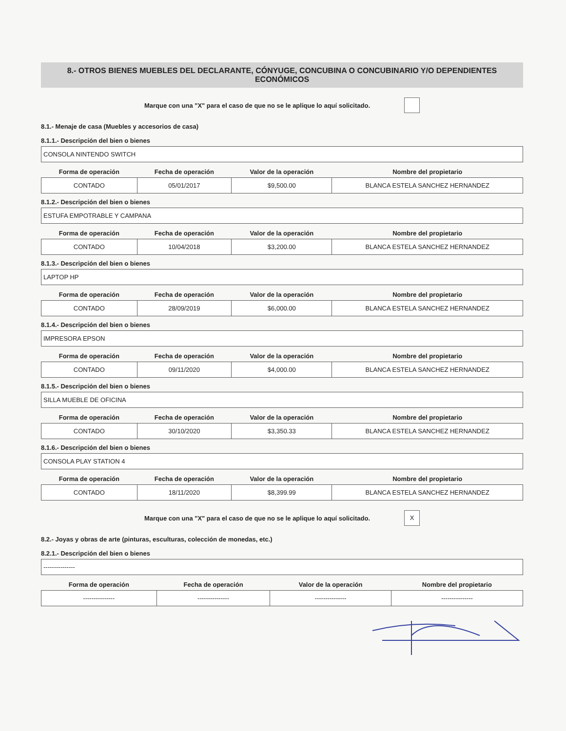8.- OTROS BIENES MUEBLES DEL DECLARANTE, CÓNYUGE, CONCUBINA O CONCUBINARIO Y/O DEPENDIENTES ECONÓMICOS
Marque con una "X" para el caso de que no se le aplique lo aquí solicitado.
8.1.- Menaje de casa (Muebles y accesorios de casa)
8.1.1.- Descripción del bien o bienes
CONSOLA NINTENDO SWITCH
| Forma de operación | Fecha de operación | Valor de la operación | Nombre del propietario |
| --- | --- | --- | --- |
| CONTADO | 05/01/2017 | $9,500.00 | BLANCA ESTELA SANCHEZ HERNANDEZ |
8.1.2.- Descripción del bien o bienes
ESTUFA EMPOTRABLE Y CAMPANA
| Forma de operación | Fecha de operación | Valor de la operación | Nombre del propietario |
| --- | --- | --- | --- |
| CONTADO | 10/04/2018 | $3,200.00 | BLANCA ESTELA SANCHEZ HERNANDEZ |
8.1.3.- Descripción del bien o bienes
LAPTOP HP
| Forma de operación | Fecha de operación | Valor de la operación | Nombre del propietario |
| --- | --- | --- | --- |
| CONTADO | 28/09/2019 | $6,000.00 | BLANCA ESTELA SANCHEZ HERNANDEZ |
8.1.4.- Descripción del bien o bienes
IMPRESORA EPSON
| Forma de operación | Fecha de operación | Valor de la operación | Nombre del propietario |
| --- | --- | --- | --- |
| CONTADO | 09/11/2020 | $4,000.00 | BLANCA ESTELA SANCHEZ HERNANDEZ |
8.1.5.- Descripción del bien o bienes
SILLA MUEBLE DE OFICINA
| Forma de operación | Fecha de operación | Valor de la operación | Nombre del propietario |
| --- | --- | --- | --- |
| CONTADO | 30/10/2020 | $3,350.33 | BLANCA ESTELA SANCHEZ HERNANDEZ |
8.1.6.- Descripción del bien o bienes
CONSOLA PLAY STATION 4
| Forma de operación | Fecha de operación | Valor de la operación | Nombre del propietario |
| --- | --- | --- | --- |
| CONTADO | 18/11/2020 | $8,399.99 | BLANCA ESTELA SANCHEZ HERNANDEZ |
Marque con una "X" para el caso de que no se le aplique lo aquí solicitado.
X
8.2.- Joyas y obras de arte (pinturas, esculturas, colección de monedas, etc.)
8.2.1.- Descripción del bien o bienes
---------------
| Forma de operación | Fecha de operación | Valor de la operación | Nombre del propietario |
| --- | --- | --- | --- |
| --------------- | --------------- | --------------- | --------------- |